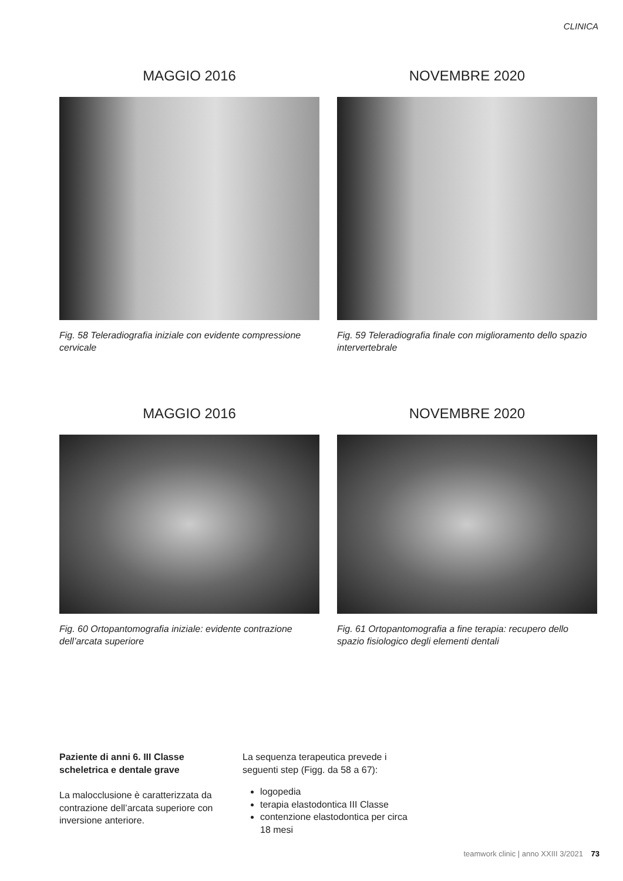CLINICA
MAGGIO 2016
Fig. 58 Teleradiografia iniziale con evidente compressione cervicale
NOVEMBRE 2020
Fig. 59 Teleradiografia finale con miglioramento dello spazio intervertebrale
MAGGIO 2016
Fig. 60 Ortopantomografia iniziale: evidente contrazione dell’arcata superiore
NOVEMBRE 2020
Fig. 61 Ortopantomografia a fine terapia: recupero dello spazio fisiologico degli elementi dentali
Paziente di anni 6. III Classe scheletrica e dentale grave
La malocclusione è caratterizzata da contrazione dell’arcata superiore con inversione anteriore.
La sequenza terapeutica prevede i seguenti step (Figg. da 58 a 67):
logopedia
terapia elastodontica III Classe
contenzione elastodontica per circa 18 mesi
teamwork clinic | anno XXIII 3/2021 73